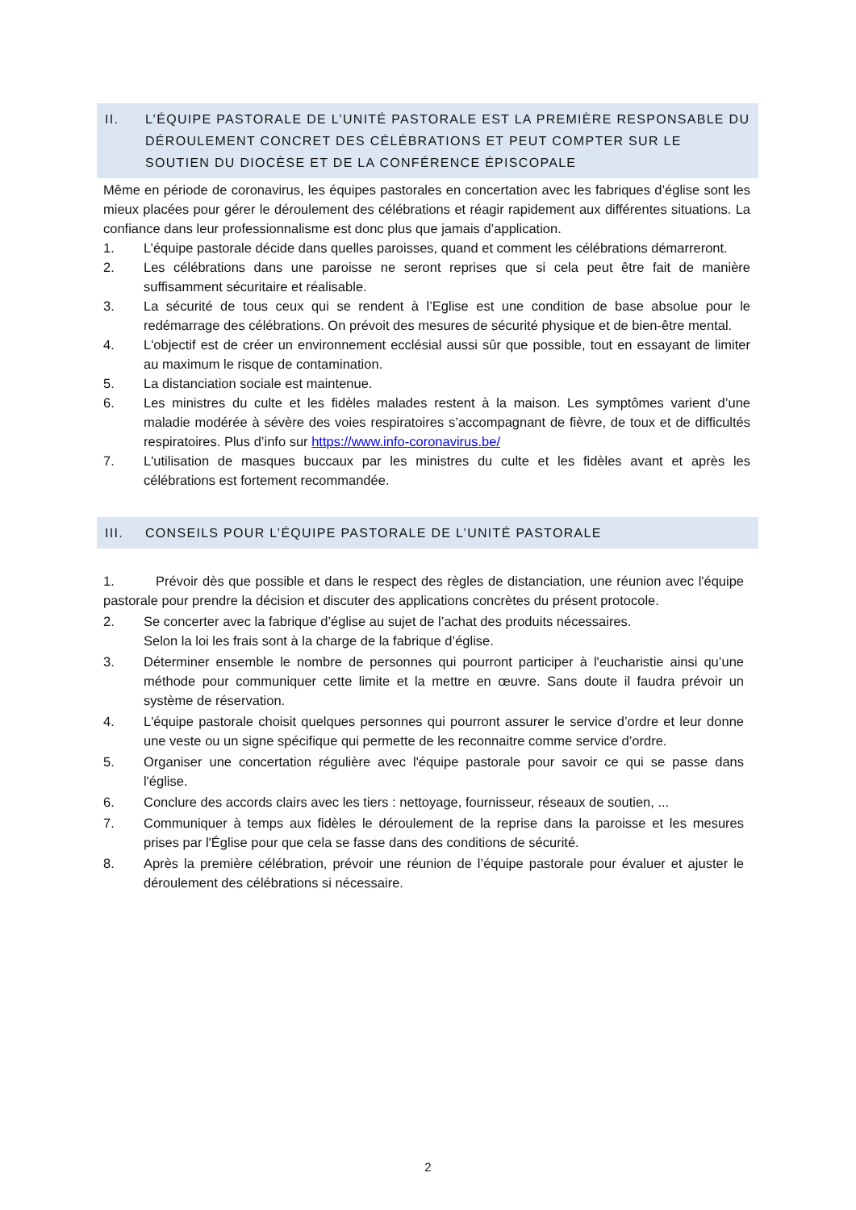II. L’ÉQUIPE PASTORALE DE L’UNITÉ PASTORALE EST LA PREMIÈRE RESPONSABLE DU DÉROULEMENT CONCRET DES CÉLÉBRATIONS ET PEUT COMPTER SUR LE SOUTIEN DU DIOCÈSE ET DE LA CONFÉRENCE ÉPISCOPALE
Même en période de coronavirus, les équipes pastorales en concertation avec les fabriques d’église sont les mieux placées pour gérer le déroulement des célébrations et réagir rapidement aux différentes situations. La confiance dans leur professionnalisme est donc plus que jamais d’application.
1. L’équipe pastorale décide dans quelles paroisses, quand et comment les célébrations démarreront.
2. Les célébrations dans une paroisse ne seront reprises que si cela peut être fait de manière suffisamment sécuritaire et réalisable.
3. La sécurité de tous ceux qui se rendent à l’Eglise est une condition de base absolue pour le redémarrage des célébrations. On prévoit des mesures de sécurité physique et de bien-être mental.
4. L'objectif est de créer un environnement ecclésial aussi sûr que possible, tout en essayant de limiter au maximum le risque de contamination.
5. La distanciation sociale est maintenue.
6. Les ministres du culte et les fidèles malades restent à la maison. Les symptômes varient d’une maladie modérée à sévère des voies respiratoires s’accompagnant de fièvre, de toux et de difficultés respiratoires. Plus d’info sur https://www.info-coronavirus.be/
7. L'utilisation de masques buccaux par les ministres du culte et les fidèles avant et après les célébrations est fortement recommandée.
III. CONSEILS POUR L’ÉQUIPE PASTORALE DE L’UNITÉ PASTORALE
1. Prévoir dès que possible et dans le respect des règles de distanciation, une réunion avec l'équipe pastorale pour prendre la décision et discuter des applications concrètes du présent protocole.
2. Se concerter avec la fabrique d’église au sujet de l’achat des produits nécessaires.
Selon la loi les frais sont à la charge de la fabrique d’église.
3. Déterminer ensemble le nombre de personnes qui pourront participer à l'eucharistie ainsi qu’une méthode pour communiquer cette limite et la mettre en œuvre. Sans doute il faudra prévoir un système de réservation.
4. L'équipe pastorale choisit quelques personnes qui pourront assurer le service d’ordre et leur donne une veste ou un signe spécifique qui permette de les reconnaitre comme service d’ordre.
5. Organiser une concertation régulière avec l'équipe pastorale pour savoir ce qui se passe dans l'église.
6. Conclure des accords clairs avec les tiers : nettoyage, fournisseur, réseaux de soutien, ...
7. Communiquer à temps aux fidèles le déroulement de la reprise dans la paroisse et les mesures prises par l'Église pour que cela se fasse dans des conditions de sécurité.
8. Après la première célébration, prévoir une réunion de l’équipe pastorale pour évaluer et ajuster le déroulement des célébrations si nécessaire.
2